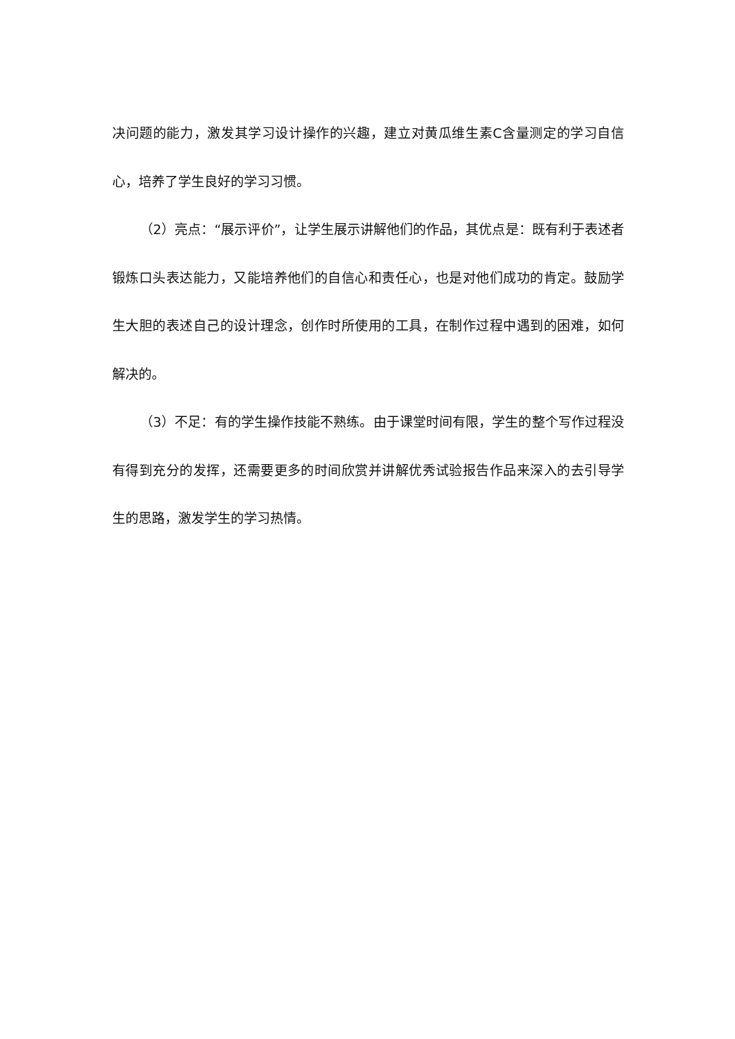决问题的能力，激发其学习设计操作的兴趣，建立对黄瓜维生素C含量测定的学习自信心，培养了学生良好的学习习惯。
（2）亮点：“展示评价”，让学生展示讲解他们的作品，其优点是：既有利于表述者锻炼口头表达能力，又能培养他们的自信心和责任心，也是对他们成功的肯定。鼓励学生大胆的表述自己的设计理念，创作时所使用的工具，在制作过程中遇到的困难，如何解决的。
（3）不足：有的学生操作技能不熟练。由于课堂时间有限，学生的整个写作过程没有得到充分的发挥，还需要更多的时间欣赏并讲解优秀试验报告作品来深入的去引导学生的思路，激发学生的学习热情。